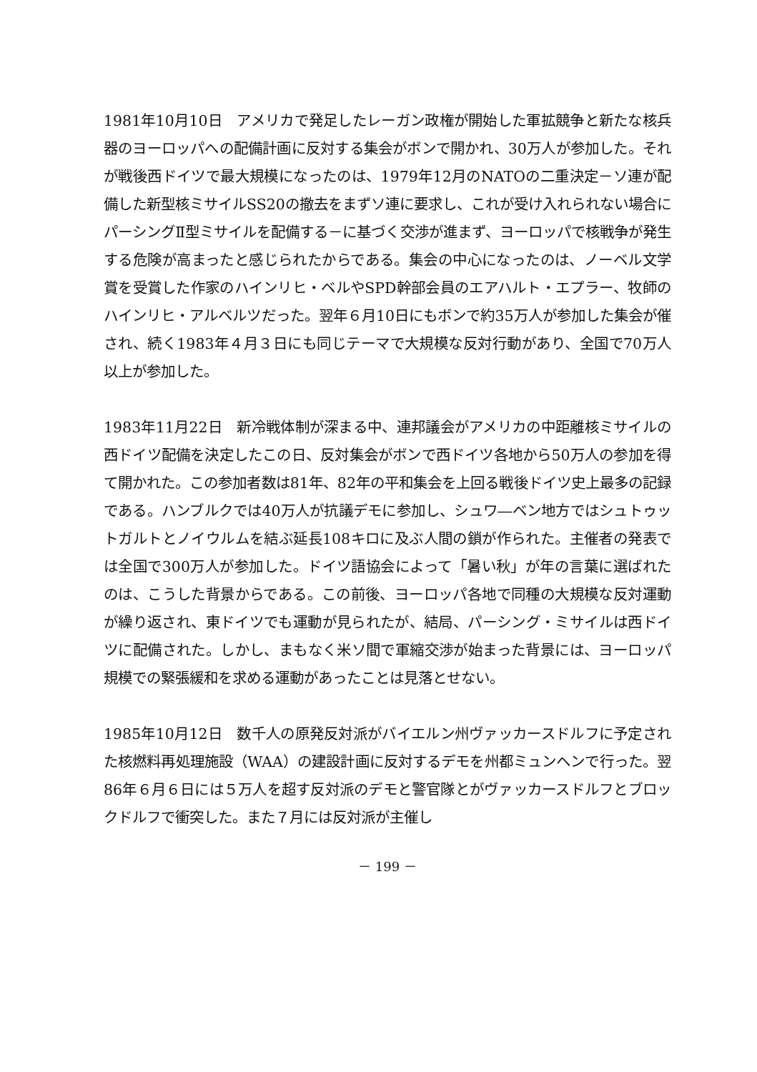1981年10月10日　アメリカで発足したレーガン政権が開始した軍拡競争と新たな核兵器のヨーロッパへの配備計画に反対する集会がボンで開かれ、30万人が参加した。それが戦後西ドイツで最大規模になったのは、1979年12月のNATOの二重決定－ソ連が配備した新型核ミサイルSS20の撤去をまずソ連に要求し、これが受け入れられない場合にパーシングⅡ型ミサイルを配備する－に基づく交渉が進まず、ヨーロッパで核戦争が発生する危険が高まったと感じられたからである。集会の中心になったのは、ノーベル文学賞を受賞した作家のハインリヒ・ベルやSPD幹部会員のエアハルト・エプラー、牧師のハインリヒ・アルベルツだった。翌年６月10日にもボンで約35万人が参加した集会が催され、続く1983年４月３日にも同じテーマで大規模な反対行動があり、全国で70万人以上が参加した。
1983年11月22日　新冷戦体制が深まる中、連邦議会がアメリカの中距離核ミサイルの西ドイツ配備を決定したこの日、反対集会がボンで西ドイツ各地から50万人の参加を得て開かれた。この参加者数は81年、82年の平和集会を上回る戦後ドイツ史上最多の記録である。ハンブルクでは40万人が抗議デモに参加し、シュワ―ベン地方ではシュトゥットガルトとノイウルムを結ぶ延長108キロに及ぶ人間の鎖が作られた。主催者の発表では全国で300万人が参加した。ドイツ語協会によって「暑い秋」が年の言葉に選ばれたのは、こうした背景からである。この前後、ヨーロッパ各地で同種の大規模な反対運動が繰り返され、東ドイツでも運動が見られたが、結局、パーシング・ミサイルは西ドイツに配備された。しかし、まもなく米ソ間で軍縮交渉が始まった背景には、ヨーロッパ規模での緊張緩和を求める運動があったことは見落とせない。
1985年10月12日　数千人の原発反対派がバイエルン州ヴァッカースドルフに予定された核燃料再処理施設（WAA）の建設計画に反対するデモを州都ミュンヘンで行った。翌86年６月６日には５万人を超す反対派のデモと警官隊とがヴァッカースドルフとブロックドルフで衝突した。また７月には反対派が主催し
－ 199 －